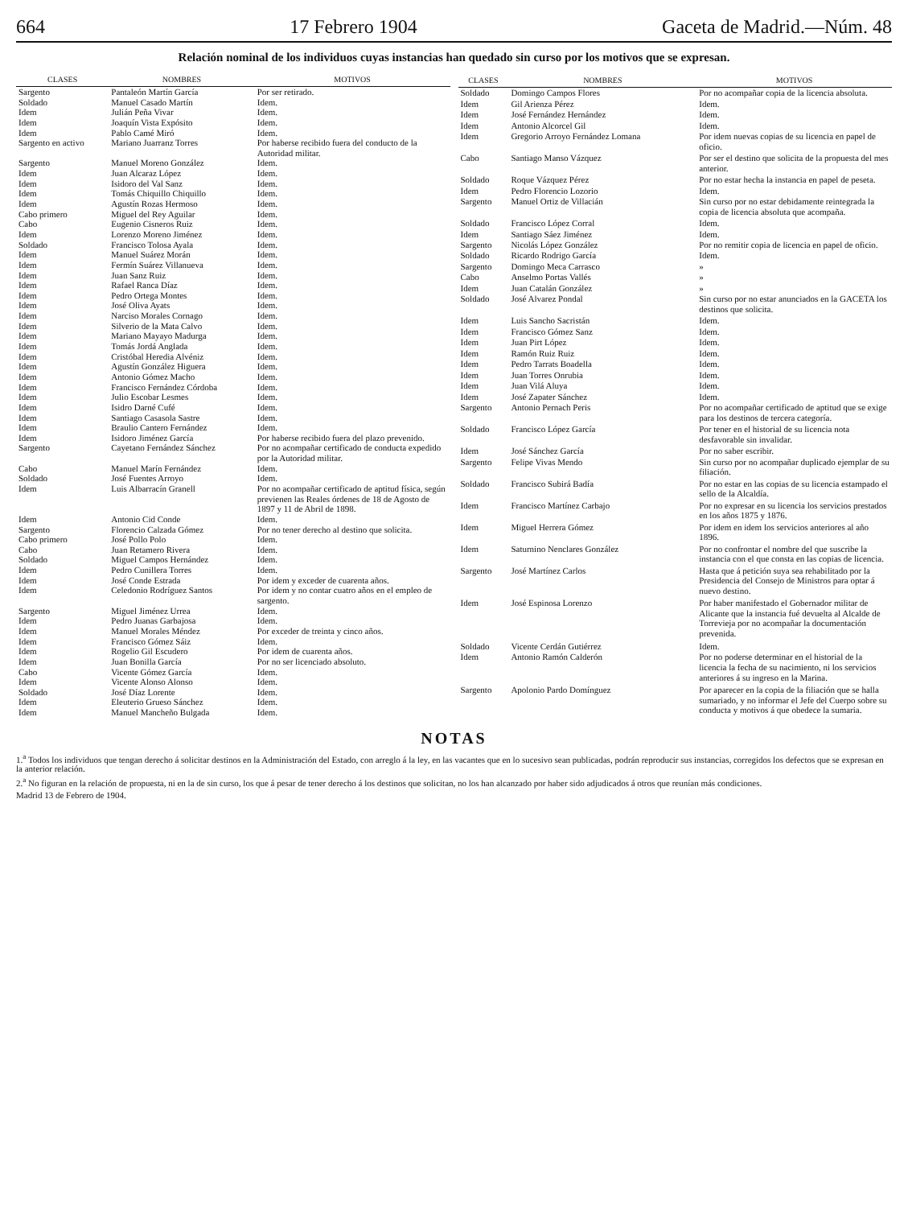664 17 Febrero 1904 Gaceta de Madrid.—Núm. 48
Relación nominal de los individuos cuyas instancias han quedado sin curso por los motivos que se expresan.
| CLASES | NOMBRES | MOTIVOS |
| --- | --- | --- |
| Sargento | Pantaleón Martín García | Por ser retirado. |
| Soldado | Manuel Casado Martín | Idem. |
| Idem | Julián Peña Vivar | Idem. |
| Idem | Joaquín Vista Expósito | Idem. |
| Idem | Pablo Camé Miró | Idem. |
| Sargento en activo | Mariano Juarranz Torres | Por haberse recibido fuera del conducto de la Autoridad militar. |
| Sargento | Manuel Moreno González | Idem. |
| Idem | Juan Alcaraz López | Idem. |
| Idem | Isidoro del Val Sanz | Idem. |
| Idem | Tomás Chiquillo Chiquillo | Idem. |
| Idem | Agustín Rozas Hermoso | Idem. |
| Cabo primero | Miguel del Rey Aguilar | Idem. |
| Cabo | Eugenio Cisneros Ruiz | Idem. |
| Idem | Lorenzo Moreno Jiménez | Idem. |
| Soldado | Francisco Tolosa Ayala | Idem. |
| Idem | Manuel Suárez Morán | Idem. |
| Idem | Fermín Suárez Villanueva | Idem. |
| Idem | Juan Sanz Ruiz | Idem. |
| Idem | Rafael Ranca Díaz | Idem. |
| Idem | Pedro Ortega Montes | Idem. |
| Idem | José Oliva Ayats | Idem. |
| Idem | Narciso Morales Cornago | Idem. |
| Idem | Silverio de la Mata Calvo | Idem. |
| Idem | Mariano Mayayo Madurga | Idem. |
| Idem | Tomás Jordá Anglada | Idem. |
| Idem | Cristóbal Heredia Alvéniz | Idem. |
| Idem | Agustín González Higuera | Idem. |
| Idem | Antonio Gómez Macho | Idem. |
| Idem | Francisco Fernández Córdoba | Idem. |
| Idem | Julio Escobar Lesmes | Idem. |
| Idem | Isidro Darné Cufé | Idem. |
| Idem | Santiago Casasola Sastre | Idem. |
| Idem | Braulio Cantero Fernández | Idem. |
| Idem | Isidoro Jiménez García | Por haberse recibido fuera del plazo prevenido. |
| Sargento | Cayetano Fernández Sánchez | Por no acompañar certificado de conducta expedido por la Autoridad militar. |
| Cabo | Manuel Marín Fernández | Idem. |
| Soldado | José Fuentes Arroyo | Idem. |
| Idem | Luis Albarracín Granell | Por no acompañar certificado de aptitud física, según previenen las Reales órdenes de 18 de Agosto de 1897 y 11 de Abril de 1898. |
| Idem | Antonio Cid Conde | Idem. |
| Sargento | Florencio Calzada Gómez | Por no tener derecho al destino que solicita. |
| Cabo primero | José Pollo Polo | Idem. |
| Cabo | Juan Retamero Rivera | Idem. |
| Soldado | Miguel Campos Hernández | Idem. |
| Idem | Pedro Cunillera Torres | Idem. |
| Idem | José Conde Estrada | Por idem y exceder de cuarenta años. |
| Idem | Celedonio Rodríguez Santos | Por idem y no contar cuatro años en el empleo de sargento. |
| Sargento | Miguel Jiménez Urrea | Idem. |
| Idem | Pedro Juanas Garbajosa | Idem. |
| Idem | Manuel Morales Méndez | Por exceder de treinta y cinco años. |
| Idem | Francisco Gómez Sáiz | Idem. |
| Idem | Rogelio Gil Escudero | Por idem de cuarenta años. |
| Idem | Juan Bonilla García | Por no ser licenciado absoluto. |
| Cabo | Vicente Gómez García | Idem. |
| Idem | Vicente Alonso Alonso | Idem. |
| Soldado | José Díaz Lorente | Idem. |
| Idem | Eleuterio Grueso Sánchez | Idem. |
| Idem | Manuel Mancheño Bulgada | Idem. |
| CLASES | NOMBRES | MOTIVOS |
| --- | --- | --- |
| Soldado | Domingo Campos Flores | Por no acompañar copia de la licencia absoluta. |
| Idem | Gil Arienza Pérez | Idem. |
| Idem | José Fernández Hernández | Idem. |
| Idem | Antonio Alcorcel Gil | Idem. |
| Idem | Gregorio Arroyo Fernández Lomana | Por idem nuevas copias de su licencia en papel de oficio. |
| Cabo | Santiago Manso Vázquez | Por ser el destino que solicita de la propuesta del mes anterior. |
| Soldado | Roque Vázquez Pérez | Por no estar hecha la instancia en papel de peseta. |
| Idem | Pedro Florencio Lozorio | Idem. |
| Sargento | Manuel Ortiz de Villacián | Sin curso por no estar debidamente reintegrada la copia de licencia absoluta que acompaña. |
| Soldado | Francisco López Corral | Idem. |
| Idem | Santiago Sáez Jiménez | Idem. |
| Sargento | Nicolás López González | Por no remitir copia de licencia en papel de oficio. |
| Soldado | Ricardo Rodrigo García | Idem. |
| Sargento | Domingo Meca Carrasco | » |
| Cabo | Anselmo Portas Vallés | » |
| Idem | Juan Catalán González | » |
| Soldado | José Alvarez Pondal | Sin curso por no estar anunciados en la GACETA los destinos que solicita. |
| Idem | Luis Sancho Sacristán | Idem. |
| Idem | Francisco Gómez Sanz | Idem. |
| Idem | Juan Pirt López | Idem. |
| Idem | Ramón Ruiz Ruiz | Idem. |
| Idem | Pedro Tarrats Boadella | Idem. |
| Idem | Juan Torres Onrubia | Idem. |
| Idem | Juan Vilá Aluya | Idem. |
| Idem | José Zapater Sánchez | Idem. |
| Sargento | Antonio Pernach Peris | Por no acompañar certificado de aptitud que se exige para los destinos de tercera categoría. |
| Soldado | Francisco López García | Por tener en el historial de su licencia nota desfavorable sin invalidar. |
| Idem | José Sánchez García | Por no saber escribir. |
| Sargento | Felipe Vivas Mendo | Sin curso por no acompañar duplicado ejemplar de su filiación. |
| Soldado | Francisco Subirá Badía | Por no estar en las copias de su licencia estampado el sello de la Alcaldía. |
| Idem | Francisco Martínez Carbajo | Por no expresar en su licencia los servicios prestados en los años 1875 y 1876. |
| Idem | Miguel Herrera Gómez | Por idem en idem los servicios anteriores al año 1896. |
| Idem | Saturnino Nenclares González | Por no confrontar el nombre del que suscribe la instancia con el que consta en las copias de licencia. |
| Sargento | José Martínez Carlos | Hasta que á petición suya sea rehabilitado por la Presidencia del Consejo de Ministros para optar á nuevo destino. |
| Idem | José Espinosa Lorenzo | Por haber manifestado el Gobernador militar de Alicante que la instancia fué devuelta al Alcalde de Torrevieja por no acompañar la documentación prevenida. |
| Soldado | Vicente Cerdán Gutiérrez | Idem. |
| Idem | Antonio Ramón Calderón | Por no poderse determinar en el historial de la licencia la fecha de su nacimiento, ni los servicios anteriores á su ingreso en la Marina. |
| Sargento | Apolonio Pardo Domínguez | Por aparecer en la copia de la filiación que se halla sumariado, y no informar el Jefe del Cuerpo sobre su conducta y motivos á que obedece la sumaria. |
NOTAS
1.<sup>a</sup> Todos los individuos que tengan derecho á solicitar destinos en la Administración del Estado, con arreglo á la ley, en las vacantes que en lo sucesivo sean publicadas, podrán reproducir sus instancias, corregidos los defectos que se expresan en la anterior relación.
2.<sup>a</sup> No figuran en la relación de propuesta, ni en la de sin curso, los que á pesar de tener derecho á los destinos que solicitan, no los han alcanzado por haber sido adjudicados á otros que reunían más condiciones.
Madrid 13 de Febrero de 1904.